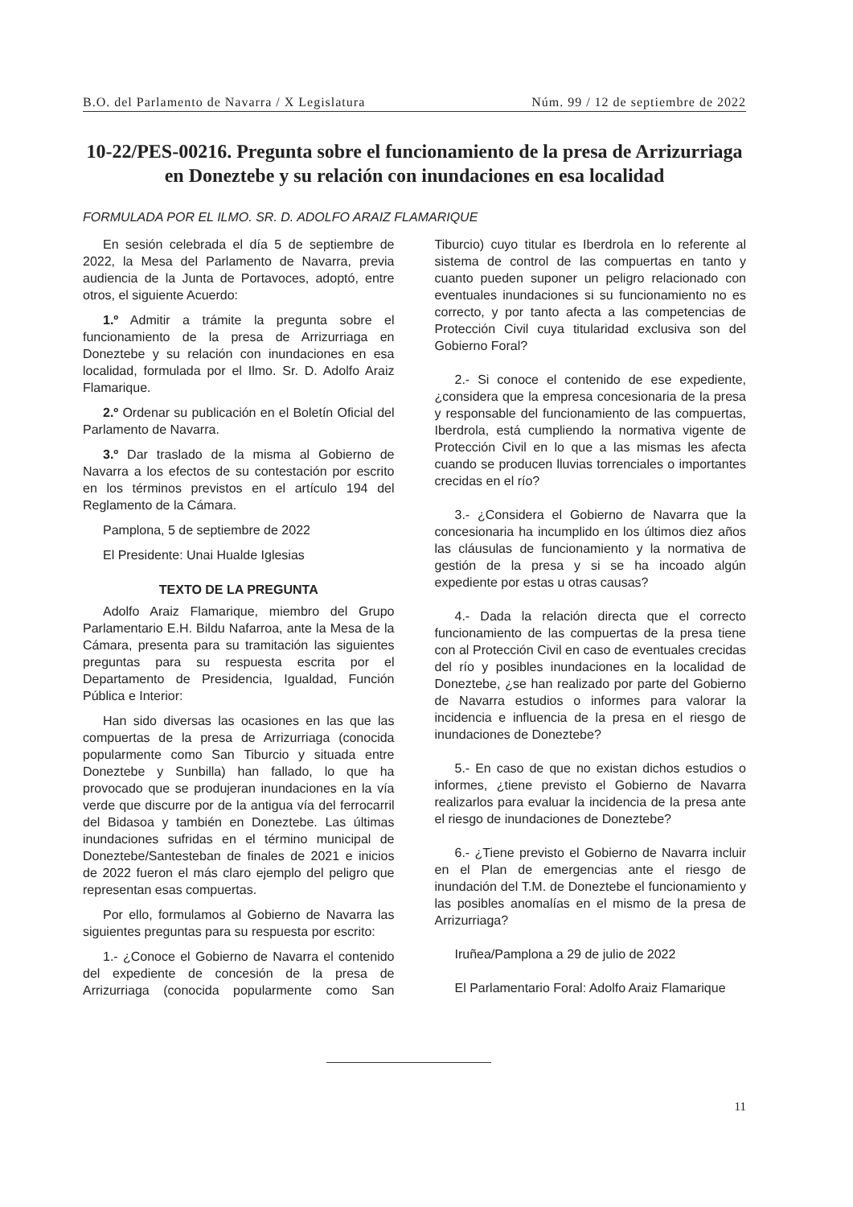B.O. del Parlamento de Navarra / X Legislatura Núm. 99 / 12 de septiembre de 2022
10-22/PES-00216. Pregunta sobre el funcionamiento de la presa de Arrizurriaga en Doneztebe y su relación con inundaciones en esa localidad
FORMULADA POR EL ILMO. SR. D. ADOLFO ARAIZ FLAMARIQUE
En sesión celebrada el día 5 de septiembre de 2022, la Mesa del Parlamento de Navarra, previa audiencia de la Junta de Portavoces, adoptó, entre otros, el siguiente Acuerdo:
1.º Admitir a trámite la pregunta sobre el funcionamiento de la presa de Arrizurriaga en Doneztebe y su relación con inundaciones en esa localidad, formulada por el Ilmo. Sr. D. Adolfo Araiz Flamarique.
2.º Ordenar su publicación en el Boletín Oficial del Parlamento de Navarra.
3.º Dar traslado de la misma al Gobierno de Navarra a los efectos de su contestación por escrito en los términos previstos en el artículo 194 del Reglamento de la Cámara.
Pamplona, 5 de septiembre de 2022
El Presidente: Unai Hualde Iglesias
TEXTO DE LA PREGUNTA
Adolfo Araiz Flamarique, miembro del Grupo Parlamentario E.H. Bildu Nafarroa, ante la Mesa de la Cámara, presenta para su tramitación las siguientes preguntas para su respuesta escrita por el Departamento de Presidencia, Igualdad, Función Pública e Interior:
Han sido diversas las ocasiones en las que las compuertas de la presa de Arrizurriaga (conocida popularmente como San Tiburcio y situada entre Doneztebe y Sunbilla) han fallado, lo que ha provocado que se produjeran inundaciones en la vía verde que discurre por de la antigua vía del ferrocarril del Bidasoa y también en Doneztebe. Las últimas inundaciones sufridas en el término municipal de Doneztebe/Santesteban de finales de 2021 e inicios de 2022 fueron el más claro ejemplo del peligro que representan esas compuertas.
Por ello, formulamos al Gobierno de Navarra las siguientes preguntas para su respuesta por escrito:
1.- ¿Conoce el Gobierno de Navarra el contenido del expediente de concesión de la presa de Arrizurriaga (conocida popularmente como San Tiburcio) cuyo titular es Iberdrola en lo referente al sistema de control de las compuertas en tanto y cuanto pueden suponer un peligro relacionado con eventuales inundaciones si su funcionamiento no es correcto, y por tanto afecta a las competencias de Protección Civil cuya titularidad exclusiva son del Gobierno Foral?
2.- Si conoce el contenido de ese expediente, ¿considera que la empresa concesionaria de la presa y responsable del funcionamiento de las compuertas, Iberdrola, está cumpliendo la normativa vigente de Protección Civil en lo que a las mismas les afecta cuando se producen lluvias torrenciales o importantes crecidas en el río?
3.- ¿Considera el Gobierno de Navarra que la concesionaria ha incumplido en los últimos diez años las cláusulas de funcionamiento y la normativa de gestión de la presa y si se ha incoado algún expediente por estas u otras causas?
4.- Dada la relación directa que el correcto funcionamiento de las compuertas de la presa tiene con al Protección Civil en caso de eventuales crecidas del río y posibles inundaciones en la localidad de Doneztebe, ¿se han realizado por parte del Gobierno de Navarra estudios o informes para valorar la incidencia e influencia de la presa en el riesgo de inundaciones de Doneztebe?
5.- En caso de que no existan dichos estudios o informes, ¿tiene previsto el Gobierno de Navarra realizarlos para evaluar la incidencia de la presa ante el riesgo de inundaciones de Doneztebe?
6.- ¿Tiene previsto el Gobierno de Navarra incluir en el Plan de emergencias ante el riesgo de inundación del T.M. de Doneztebe el funcionamiento y las posibles anomalías en el mismo de la presa de Arrizurriaga?
Iruñea/Pamplona a 29 de julio de 2022
El Parlamentario Foral: Adolfo Araiz Flamarique
11